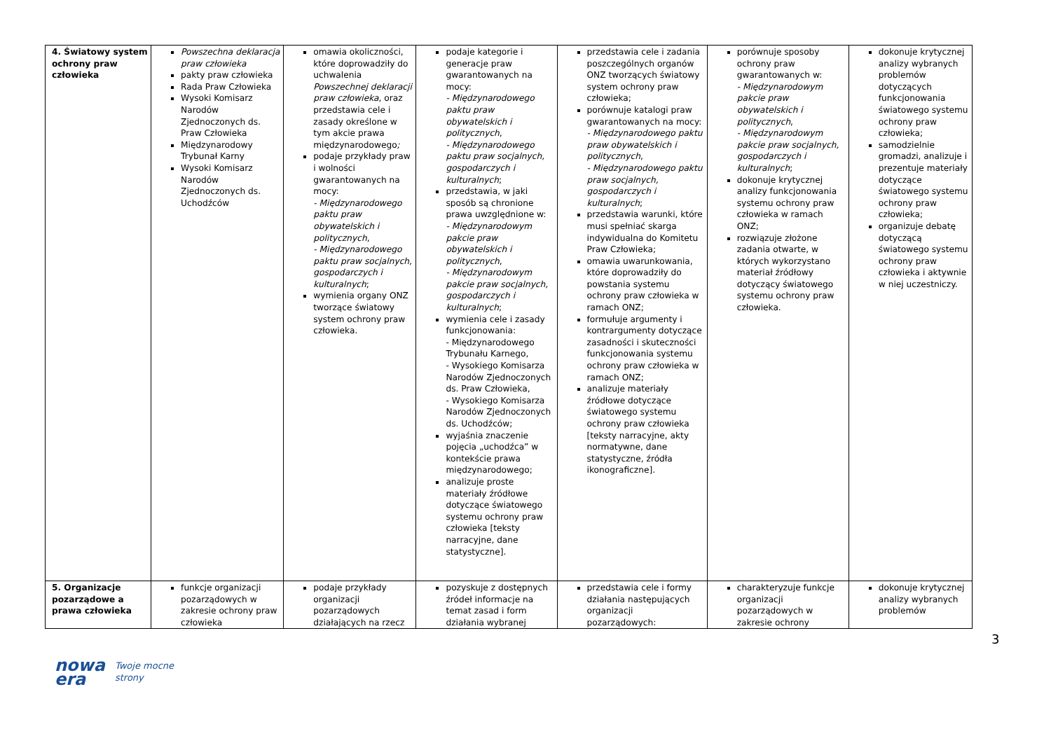| 4. Światowy system ochrony praw człowieka | Powszechna deklaracja praw człowieka pakty praw człowieka Rada Praw Człowieka Wysoki Komisarz Narodów Zjednoczonych ds. Praw Człowieka Międzynarodowy Trybunał Karny Wysoki Komisarz Narodów Zjednoczonych ds. Uchodźców | omawia okoliczności, które doprowadziły do uchwalenia Powszechnej deklaracji praw człowieka , oraz przedstawia cele i zasady określone w tym akcie prawa międzynarodowego ; podaje przykłady praw i wolności gwarantowanych na mocy: - Międzynarodowego paktu praw obywatelskich i politycznych , - Międzynarodowego paktu praw socjalnych, gospodarczych i kulturalnych ; wymienia organy ONZ tworzące światowy system ochrony praw człowieka. | podaje kategorie i generacje praw gwarantowanych na mocy: - Międzynarodowego paktu praw obywatelskich i politycznych , - Międzynarodowego paktu praw socjalnych, gospodarczych i kulturalnych ; przedstawia, w jaki sposób są chronione prawa uwzględnione w: - Międzynarodowym pakcie praw obywatelskich i politycznych , - Międzynarodowym pakcie praw socjalnych, gospodarczych i kulturalnych ; wymienia cele i zasady funkcjonowania: - Międzynarodowego Trybunału Karnego, - Wysokiego Komisarza Narodów Zjednoczonych ds. Praw Człowieka, - Wysokiego Komisarza Narodów Zjednoczonych ds. Uchodźców; wyjaśnia znaczenie pojęcia „uchodźca” w kontekście prawa międzynarodowego; analizuje proste materiały źródłowe dotyczące światowego systemu ochrony praw człowieka [teksty narracyjne, dane statystyczne]. | przedstawia cele i zadania poszczególnych organów ONZ tworzących światowy system ochrony praw człowieka; porównuje katalogi praw gwarantowanych na mocy: - Międzynarodowego paktu praw obywatelskich i politycznych , - Międzynarodowego paktu praw socjalnych, gospodarczych i kulturalnych ; przedstawia warunki, które musi spełniać skarga indywidualna do Komitetu Praw Człowieka; omawia uwarunkowania, które doprowadziły do powstania systemu ochrony praw człowieka w ramach ONZ; formułuje argumenty i kontrargumenty dotyczące zasadności i skuteczności funkcjonowania systemu ochrony praw człowieka w ramach ONZ; analizuje materiały źródłowe dotyczące światowego systemu ochrony praw człowieka [teksty narracyjne, akty normatywne, dane statystyczne, źródła ikonograficzne]. | porównuje sposoby ochrony praw gwarantowanych w: - Międzynarodowym pakcie praw obywatelskich i politycznych , - Międzynarodowym pakcie praw socjalnych, gospodarczych i kulturalnych ; dokonuje krytycznej analizy funkcjonowania systemu ochrony praw człowieka w ramach ONZ; rozwiązuje złożone zadania otwarte, w których wykorzystano materiał źródłowy dotyczący światowego systemu ochrony praw człowieka. | dokonuje krytycznej analizy wybranych problemów dotyczących funkcjonowania światowego systemu ochrony praw człowieka; samodzielnie gromadzi, analizuje i prezentuje materiały dotyczące światowego systemu ochrony praw człowieka; organizuje debatę dotyczącą światowego systemu ochrony praw człowieka i aktywnie w niej uczestniczy. |
| 5. Organizacje pozarządowe a prawa człowieka | funkcje organizacji pozarządowych w zakresie ochrony praw człowieka | podaje przykłady organizacji pozarządowych działających na rzecz | pozyskuje z dostępnych źródeł informacje na temat zasad i form działania wybranej | przedstawia cele i formy działania następujących organizacji pozarządowych: | charakteryzuje funkcje organizacji pozarządowych w zakresie ochrony | dokonuje krytycznej analizy wybranych problemów |
3
nowa
era
Twoje mocne strony